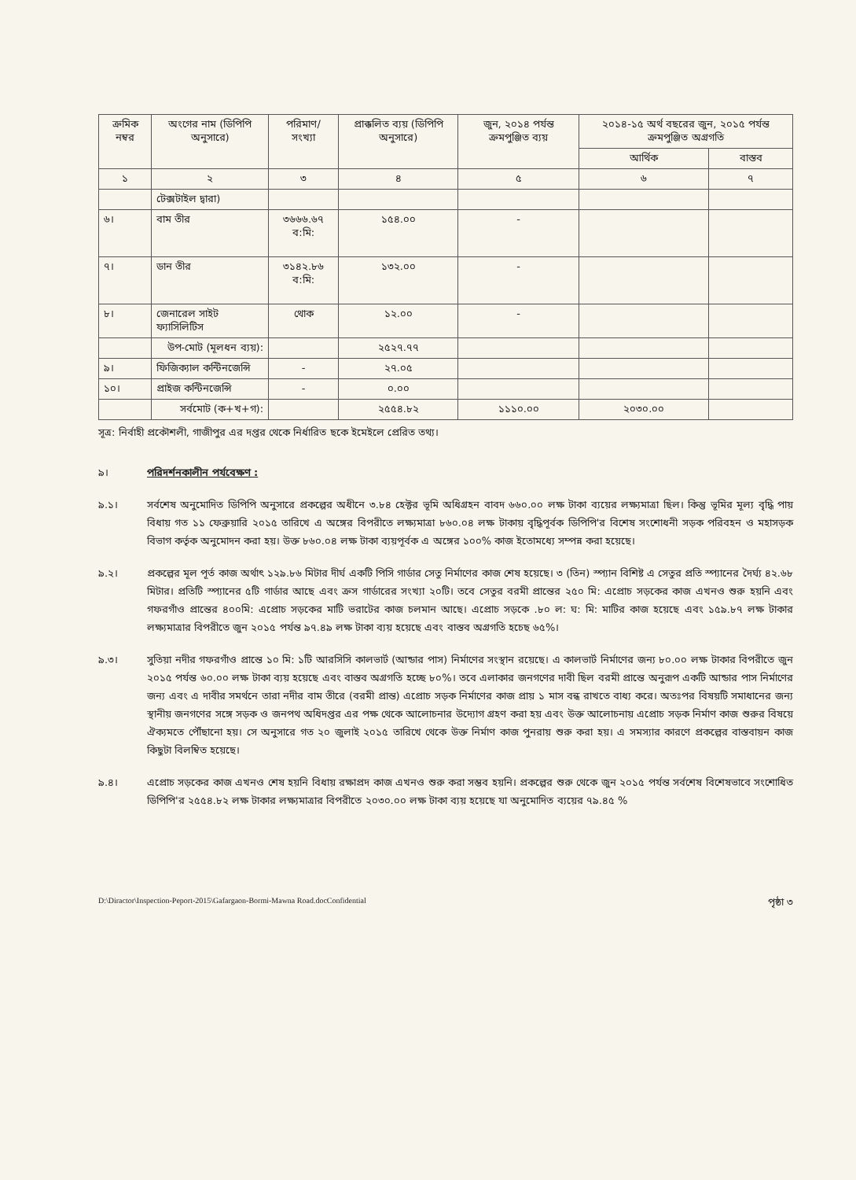| ক্রমিক নম্বর | অংগের নাম (ডিপিপি অনুসারে) | পরিমাণ/ সংখ্যা | প্রাক্কলিত ব্যয় (ডিপিপি অনুসারে) | জুন, ২০১৪ পর্যন্ত ক্রমপুঞ্জিত ব্যয় | ২০১৪-১৫ অর্থ বছরের জুন, ২০১৫ পর্যন্ত ক্রমপুঞ্জিত অগ্রগতি | |
| --- | --- | --- | --- | --- | --- | --- |
| | | | | | আর্থিক | বাস্তব |
| ১ | ২ | ৩ | ৪ | ৫ | ৬ | ৭ |
| | টেক্সটাইল দ্বারা) | | | | | |
| ৬। | বাম তীর | ৩৬৬৬.৬৭ ব:মি: | ১৫৪.০০ | - | | |
| ৭। | ডান তীর | ৩১৪২.৮৬ ব:মি: | ১৩২.০০ | - | | |
| ৮। | জেনারেল সাইট ফ্যাসিলিটিস | থোক | ১২.০০ | - | | |
| | উপ-মোট (মূলধন ব্যয়): | | ২৫২৭.৭৭ | | | |
| ৯। | ফিজিক্যাল কন্টিনজেন্সি | - | ২৭.০৫ | | | |
| ১০। | প্রাইজ কন্টিনজেন্সি | - | ০.০০ | | | |
| | সর্বমোট (ক+খ+গ): | | ২৫৫৪.৮২ | ১১১০.০০ | ২০৩০.০০ | |
সূত্র: নির্বাহী প্রকৌশলী, গাজীপুর এর দপ্তর থেকে নির্ধারিত ছকে ইমেইলে প্রেরিত তথ্য।
৯। পরিদর্শনকালীন পর্যবেক্ষণ :
৯.১। সর্বশেষ অনুমোদিত ডিপিপি অনুসারে প্রকল্পের অধীনে ৩.৮৪ হেক্টর ভূমি অধিগ্রহন বাবদ ৬৬০.০০ লক্ষ টাকা ব্যয়ের লক্ষ্যমাত্রা ছিল। কিন্তু ভূমির মূল্য বৃদ্ধি পায় বিধায় গত ১১ ফেব্রুয়ারি ২০১৫ তারিখে এ অঙ্গের বিপরীতে লক্ষ্যমাত্রা ৮৬০.০৪ লক্ষ টাকায় বৃদ্ধিপূর্বক ডিপিপি'র বিশেষ সংশোধনী সড়ক পরিবহন ও মহাসড়ক বিভাগ কর্তৃক অনুমোদন করা হয়। উক্ত ৮৬০.০৪ লক্ষ টাকা ব্যয়পূর্বক এ অঙ্গের ১০০% কাজ ইতোমধ্যে সম্পন্ন করা হয়েছে।
৯.২। প্রকল্পের মূল পূর্ত কাজ অর্থাৎ ১২৯.৮৬ মিটার দীর্ঘ একটি পিসি গার্ডার সেতু নির্মাণের কাজ শেষ হয়েছে। ৩ (তিন) স্প্যান বিশিষ্ট এ সেতুর প্রতি স্প্যানের দৈর্ঘ্য ৪২.৬৮ মিটার। প্রতিটি স্প্যানের ৫টি গার্ডার আছে এবং ক্রস গার্ডারের সংখ্যা ২০টি। তবে সেতুর বরমী প্রান্তের ২৫০ মি: এপ্রোচ সড়কের কাজ এখনও শুরু হয়নি এবং গফরগাঁও প্রান্তের ৪০০মি: এপ্রোচ সড়কের মাটি ভরাটের কাজ চলমান আছে। এপ্রোচ সড়কে .৮০ ল: ঘ: মি: মাটির কাজ হয়েছে এবং ১৫৯.৮৭ লক্ষ টাকার লক্ষ্যমাত্রার বিপরীতে জুন ২০১৫ পর্যন্ত ৯৭.৪৯ লক্ষ টাকা ব্যয় হয়েছে এবং বাস্তব অগ্রগতি হচেছ ৬৫%।
৯.৩। সুতিয়া নদীর গফরগাঁও প্রান্তে ১০ মি: ১টি আরসিসি কালভার্ট (আন্ডার পাস) নির্মাণের সংস্থান রয়েছে। এ কালভার্ট নির্মাণের জন্য ৮০.০০ লক্ষ টাকার বিপরীতে জুন ২০১৫ পর্যন্ত ৬০.০০ লক্ষ টাকা ব্যয় হয়েছে এবং বাস্তব অগ্রগতি হচ্ছে ৮০%। তবে এলাকার জনগণের দাবী ছিল বরমী প্রান্তে অনুরূপ একটি আন্ডার পাস নির্মাণের জন্য এবং এ দাবীর সমর্থনে তারা নদীর বাম তীরে (বরমী প্রান্ত) এপ্রোচ সড়ক নির্মাণের কাজ প্রায় ১ মাস বন্ধ রাখতে বাধ্য করে। অতঃপর বিষয়টি সমাধানের জন্য স্থানীয় জনগণের সঙ্গে সড়ক ও জনপথ অধিদপ্তর এর পক্ষ থেকে আলোচনার উদ্যোগ গ্রহণ করা হয় এবং উক্ত আলোচনায় এপ্রোচ সড়ক নির্মাণ কাজ শুরুর বিষয়ে ঐক্যমতে পৌঁছানো হয়। সে অনুসারে গত ২০ জুলাই ২০১৫ তারিখে থেকে উক্ত নির্মাণ কাজ পুনরায় শুরু করা হয়। এ সমস্যার কারণে প্রকল্পের বাস্তবায়ন কাজ কিছুটা বিলম্বিত হয়েছে।
৯.৪। এপ্রোচ সড়কের কাজ এখনও শেষ হয়নি বিধায় রক্ষাপ্রদ কাজ এখনও শুরু করা সম্ভব হয়নি। প্রকল্পের শুরু থেকে জুন ২০১৫ পর্যন্ত সর্বশেষ বিশেষভাবে সংশোধিত ডিপিপি'র ২৫৫৪.৮২ লক্ষ টাকার লক্ষ্যমাত্রার বিপরীতে ২০৩০.০০ লক্ষ টাকা ব্যয় হয়েছে যা অনুমোদিত ব্যয়ের ৭৯.৪৫ %
D:\Diractor\Inspection-Peport-2015\Gafargaon-Bormi-Mawna Road.docConfidential পৃষ্ঠা ৩